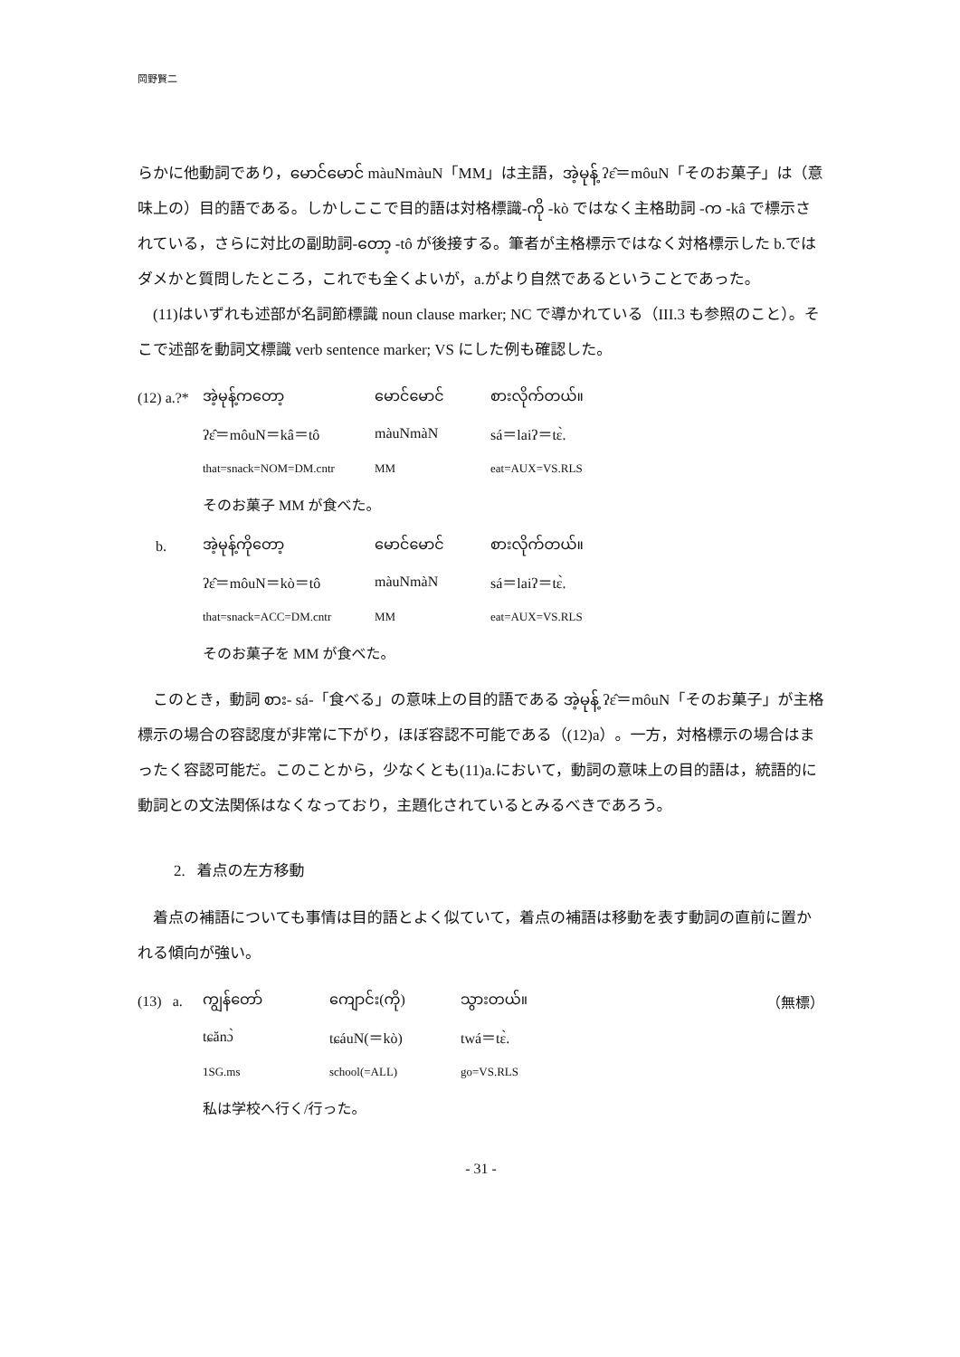岡野賢二
らかに他動詞であり，မောင်မောင် màuNmàuN「MM」は主語，အဲ့မုန့် ʔɛ̂＝môuN「そのお菓子」は（意味上の）目的語である。しかしここで目的語は対格標識-ကို -kò ではなく主格助詞 -က -kâ で標示されている，さらに対比の副助詞-တော့ -tô が後接する。筆者が主格標示ではなく対格標示した b.ではダメかと質問したところ，これでも全くよいが，a.がより自然であるということであった。
(11)はいずれも述部が名詞節標識 noun clause marker; NC で導かれている（III.3 も参照のこと）。そこで述部を動詞文標識 verb sentence marker; VS にした例も確認した。
(12) a.?* အဲ့မုန့်ကတော့ မောင်မောင် စားလိုက်တယ်။
ʔɛ̂＝môuN＝kâ＝tô màuNmàN sá＝laiʔ＝tɛ̀.
that=snack=NOM=DM.cntr MM eat=AUX=VS.RLS
そのお菓子 MM が食べた。
b. အဲ့မုန့်ကိုတော့ မောင်မောင် စားလိုက်တယ်။
ʔɛ̂＝môuN＝kò＝tô màuNmàN sá＝laiʔ＝tɛ̀.
that=snack=ACC=DM.cntr MM eat=AUX=VS.RLS
そのお菓子を MM が食べた。
このとき，動詞 စား- sá-「食べる」の意味上の目的語である အဲ့မုန့် ʔɛ̂＝môuN「そのお菓子」が主格標示の場合の容認度が非常に下がり，ほぼ容認不可能である（(12)a）。一方，対格標示の場合はまったく容認可能だ。このことから，少なくとも(11)a.において，動詞の意味上の目的語は，統語的に動詞との文法関係はなくなっており，主題化されているとみるべきであろう。
2. 着点の左方移動
着点の補語についても事情は目的語とよく似ていて，着点の補語は移動を表す動詞の直前に置かれる傾向が強い。
(13) a. ကျွန်တော် ကျောင်း(ကို) သွားတယ်။ （無標）
tɕănɔ̀ tɕáuN(＝kò) twá＝tɛ̀.
1SG.ms school(=ALL) go=VS.RLS
私は学校へ行く/行った。
- 31 -